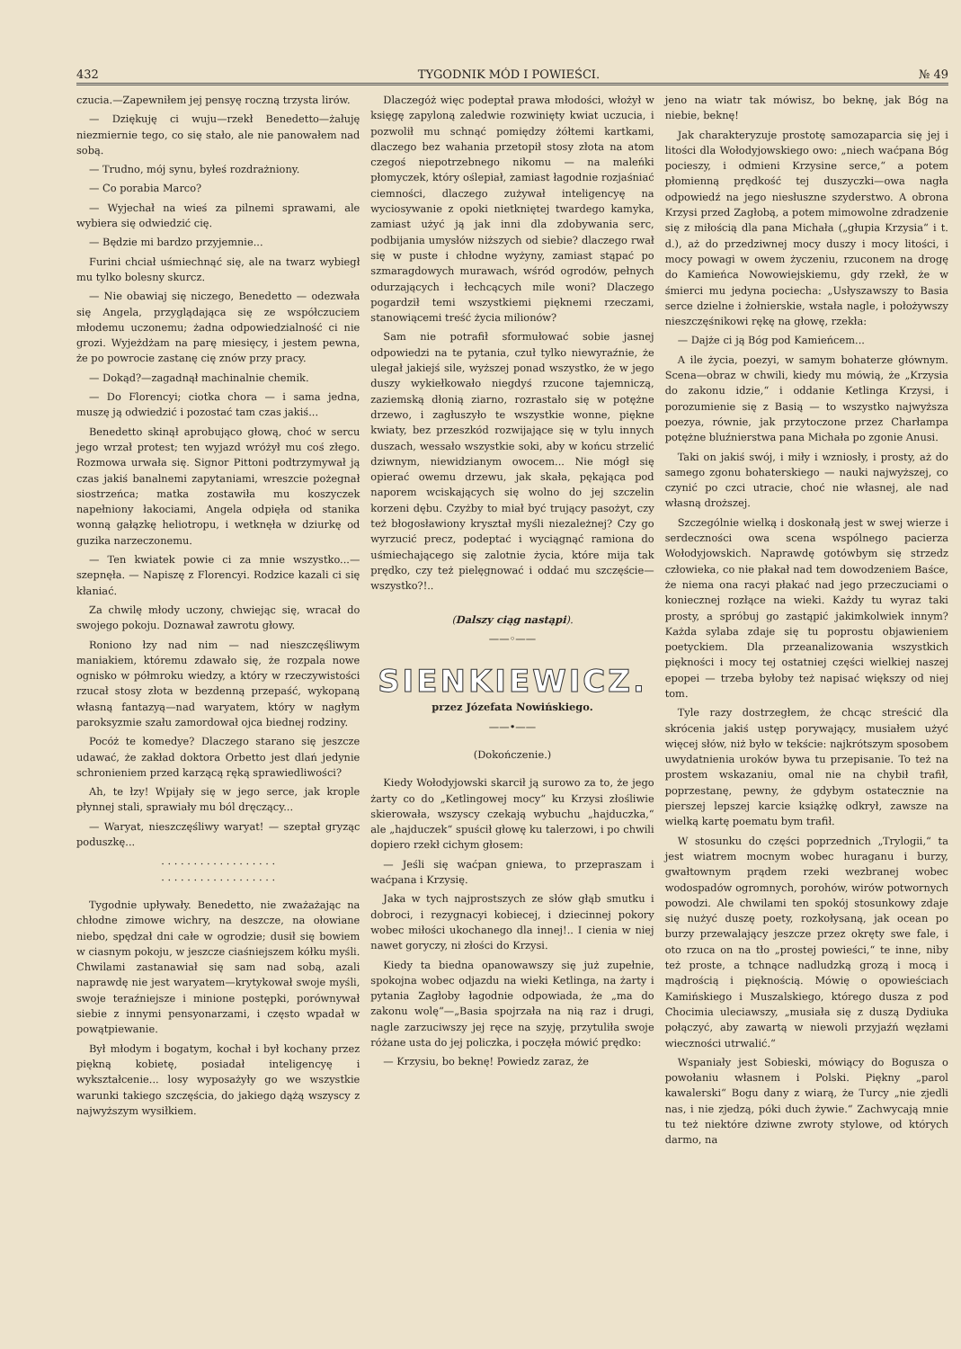432 TYGODNIK MÓD I POWIEŚCI. № 49
czucia.—Zapewniłem jej pensyę roczną trzysta lirów.
— Dziękuję ci wuju—rzekł Benedetto—żałuję niezmiernie tego, co się stało, ale nie panowałem nad sobą.
— Trudno, mój synu, byłeś rozdrażniony.
— Co porabia Marco?
— Wyjechał na wieś za pilnemi sprawami, ale wybiera się odwiedzić cię.
— Będzie mi bardzo przyjemnie...
Furini chciał uśmiechnąć się, ale na twarz wybiegł mu tylko bolesny skurcz.
— Nie obawiaj się niczego, Benedetto — odezwała się Angela, przyglądająca się ze współczuciem młodemu uczonemu; żadna odpowiedzialność ci nie grozi. Wyjeżdżam na parę miesięcy, i jestem pewna, że po powrocie zastanę cię znów przy pracy.
— Dokąd?—zagadnął machinalnie chemik.
— Do Florencyi; ciotka chora — i sama jedna, muszę ją odwiedzić i pozostać tam czas jakiś...
Benedetto skinął aprobująco głową, choć w sercu jego wrzał protest; ten wyjazd wróżył mu coś złego. Rozmowa urwała się. Signor Pittoni podtrzymywał ją czas jakiś banalnemi zapytaniami, wreszcie pożegnał siostrzeńca; matka zostawiła mu koszyczek napełniony łakociami, Angela odpięła od stanika wonną gałązkę heliotropu, i wetknęła w dziurkę od guzika narzeczonemu.
— Ten kwiatek powie ci za mnie wszystko...—szepnęła. — Napiszę z Florencyi. Rodzice kazali ci się kłaniać.
Za chwilę młody uczony, chwiejąc się, wracał do swojego pokoju. Doznawał zawrotu głowy.
Roniono łzy nad nim — nad nieszczęśliwym maniakiem, któremu zdawało się, że rozpala nowe ognisko w półmroku wiedzy, a który w rzeczywistości rzucał stosy złota w bezdenną przepaść, wykopaną własną fantazyą—nad waryatem, który w nagłym paroksyzmie szału zamordował ojca biednej rodziny.
Pocóż te komedye? Dlaczego starano się jeszcze udawać, że zakład doktora Orbetto jest dlań jedynie schronieniem przed karzącą ręką sprawiedliwości?
Ah, te łzy! Wpijały się w jego serce, jak krople płynnej stali, sprawiały mu ból dręczący...
— Waryat, nieszczęśliwy waryat! — szeptał gryząc poduszkę...
. . . . . . . . . . . . . . . . . .
. . . . . . . . . . . . . . . . . .
Tygodnie upływały. Benedetto, nie zważażając na chłodne zimowe wichry, na deszcze, na ołowiane niebo, spędzał dni całe w ogrodzie; dusił się bowiem w ciasnym pokoju, w jeszcze ciaśniejszem kółku myśli. Chwilami zastanawiał się sam nad sobą, azali naprawdę nie jest waryatem—krytykował swoje myśli, swoje teraźniejsze i minione postępki, porównywał siebie z innymi pensyonarzami, i często wpadał w powątpiewanie.
Był młodym i bogatym, kochał i był kochany przez piękną kobietę, posiadał inteligencyę i wykształcenie... losy wyposażyły go we wszystkie warunki takiego szczęścia, do jakiego dążą wszyscy z najwyższym wysiłkiem.
Dlaczegóż więc podeptał prawa młodości, włożył w księgę zapyloną zaledwie rozwinięty kwiat uczucia, i pozwolił mu schnąć pomiędzy żółtemi kartkami, dlaczego bez wahania przetopił stosy złota na atom czegoś niepotrzebnego nikomu — na maleńki płomyczek, który oślepiał, zamiast łagodnie rozjaśniać ciemności, dlaczego zużywał inteligencyę na wyciosywanie z opoki nietkniętej twardego kamyka, zamiast użyć ją jak inni dla zdobywania serc, podbijania umysłów niższych od siebie? dlaczego rwał się w puste i chłodne wyżyny, zamiast stąpać po szmaragdowych murawach, wśród ogrodów, pełnych odurzających i łechcących mile woni? Dlaczego pogardził temi wszystkiemi pięknemi rzeczami, stanowiącemi treść życia milionów?
Sam nie potrafił sformułować sobie jasnej odpowiedzi na te pytania, czuł tylko niewyraźnie, że ulegał jakiejś sile, wyższej ponad wszystko, że w jego duszy wykiełkowało niegdyś rzucone tajemniczą, zaziemską dłonią ziarno, rozrastało się w potężne drzewo, i zagłuszyło te wszystkie wonne, piękne kwiaty, bez przeszkód rozwijające się w tylu innych duszach, wessało wszystkie soki, aby w końcu strzelić dziwnym, niewidzianym owocem... Nie mógł się opierać owemu drzewu, jak skała, pękająca pod naporem wciskających się wolno do jej szczelin korzeni dębu. Czyżby to miał być trujący pasożyt, czy też błogosławiony kryształ myśli niezależnej? Czy go wyrzucić precz, podeptać i wyciągnąć ramiona do uśmiechającego się zalotnie życia, które mija tak prędko, czy też pielęgnować i oddać mu szczęście—wszystko?!..
(Dalszy ciąg nastąpi).
——◦——
SIENKIEWICZ.
przez Józefata Nowińskiego.
——•——
(Dokończenie.)
Kiedy Wołodyjowski skarcił ją surowo za to, że jego żarty co do „Ketlingowej mocy“ ku Krzysi złośliwie skierowała, wszyscy czekają wybuchu „hajduczka,“ ale „hajduczek“ spuścił głowę ku talerzowi, i po chwili dopiero rzekł cichym głosem:
— Jeśli się waćpan gniewa, to przepraszam i waćpana i Krzysię.
Jaka w tych najprostszych ze słów głąb smutku i dobroci, i rezygnacyi kobiecej, i dziecinnej pokory wobec miłości ukochanego dla innej!.. I cienia w niej nawet goryczy, ni złości do Krzysi.
Kiedy ta biedna opanowawszy się już zupełnie, spokojna wobec odjazdu na wieki Ketlinga, na żarty i pytania Zagłoby łagodnie odpowiada, że „ma do zakonu wolę“—„Basia spojrzała na nią raz i drugi, nagle zarzuciwszy jej ręce na szyję, przytuliła swoje różane usta do jej policzka, i poczęła mówić prędko:
— Krzysiu, bo beknę! Powiedz zaraz, że
jeno na wiatr tak mówisz, bo beknę, jak Bóg na niebie, beknę!
Jak charakteryzuje prostotę samozaparcia się jej i litości dla Wołodyjowskiego owo: „niech waćpana Bóg pocieszy, i odmieni Krzysine serce,“ a potem płomienną prędkość tej duszyczki—owa nagła odpowiedź na jego niesłuszne szyderstwo. A obrona Krzysi przed Zagłobą, a potem mimowolne zdradzenie się z miłością dla pana Michała („głupia Krzysia“ i t. d.), aż do przedziwnej mocy duszy i mocy litości, i mocy powagi w owem życzeniu, rzuconem na drogę do Kamieńca Nowowiejskiemu, gdy rzekł, że w śmierci mu jedyna pociecha: „Usłyszawszy to Basia serce dzielne i żołnierskie, wstała nagle, i położywszy nieszczęśnikowi rękę na głowę, rzekła:
— Dajże ci ją Bóg pod Kamieńcem...
A ile życia, poezyi, w samym bohaterze głównym. Scena—obraz w chwili, kiedy mu mówią, że „Krzysia do zakonu idzie,“ i oddanie Ketlinga Krzysi, i porozumienie się z Basią — to wszystko najwyższa poezya, równie, jak przytoczone przez Charłampa potężne bluźnierstwa pana Michała po zgonie Anusi.
Taki on jakiś swój, i miły i wzniosły, i prosty, aż do samego zgonu bohaterskiego — nauki najwyższej, co czynić po czci utracie, choć nie własnej, ale nad własną droższej.
Szczególnie wielką i doskonałą jest w swej wierze i serdeczności owa scena wspólnego pacierza Wołodyjowskich. Naprawdę gotówbym się strzedz człowieka, co nie płakał nad tem dowodzeniem Baśce, że niema ona racyi płakać nad jego przeczuciami o koniecznej rozłące na wieki. Każdy tu wyraz taki prosty, a spróbuj go zastąpić jakimkolwiek innym? Każda sylaba zdaje się tu poprostu objawieniem poetyckiem. Dla przeanalizowania wszystkich piękności i mocy tej ostatniej części wielkiej naszej epopei — trzeba byłoby też napisać większy od niej tom.
Tyle razy dostrzegłem, że chcąc streścić dla skrócenia jakiś ustęp porywający, musiałem użyć więcej słów, niż było w tekście: najkrótszym sposobem uwydatnienia uroków bywa tu przepisanie. To też na prostem wskazaniu, omal nie na chybił trafił, poprzestanę, pewny, że gdybym ostatecznie na pierszej lepszej karcie książkę odkrył, zawsze na wielką kartę poematu bym trafił.
W stosunku do części poprzednich „Trylogii,“ ta jest wiatrem mocnym wobec huraganu i burzy, gwałtownym prądem rzeki wezbranej wobec wodospadów ogromnych, porohów, wirów potwornych powodzi. Ale chwilami ten spokój stosunkowy zdaje się nużyć duszę poety, rozkołysaną, jak ocean po burzy przewalający jeszcze przez okręty swe fale, i oto rzuca on na tło „prostej powieści,“ te inne, niby też proste, a tchnące nadludzką grozą i mocą i mądrością i pięknością. Mówię o opowieściach Kamińskiego i Muszalskiego, którego dusza z pod Chocimia uleciawszy, „musiała się z duszą Dydiuka połączyć, aby zawartą w niewoli przyjaźń węzłami wieczności utrwalić.“
Wspaniały jest Sobieski, mówiący do Bogusza o powołaniu własnem i Polski. Piękny „parol kawalerski“ Bogu dany z wiarą, że Turcy „nie zjedli nas, i nie zjedzą, póki duch żywie.“ Zachwycają mnie tu też niektóre dziwne zwroty stylowe, od których darmo, na